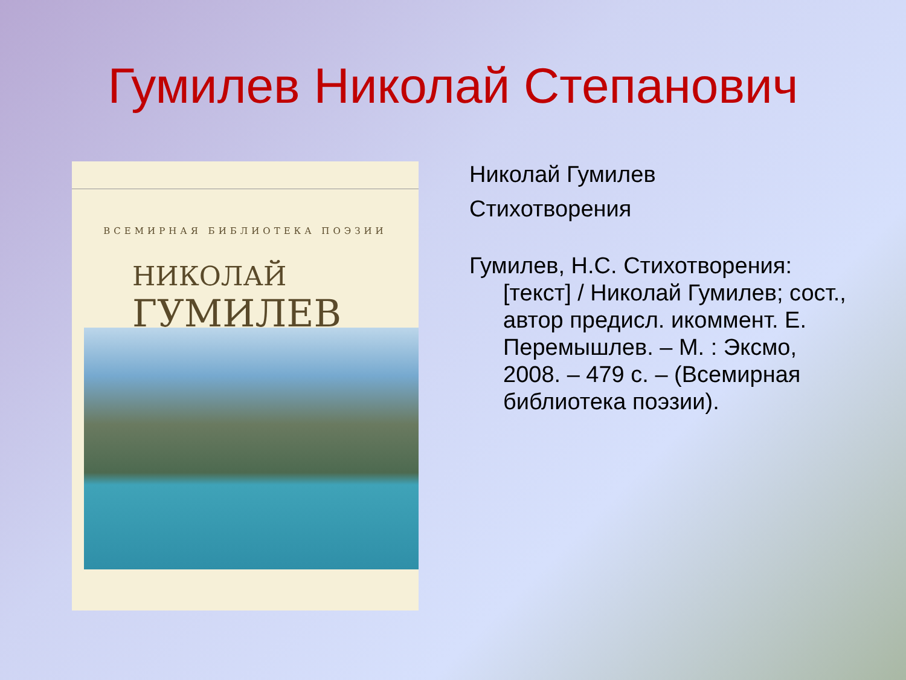Гумилев Николай Степанович
ВСЕМИРНАЯ БИБЛИОТЕКА ПОЭЗИИ
НИКОЛАЙ
ГУМИЛЕВ
Николай Гумилев
Стихотворения
Гумилев, Н.С. Стихотворения: [текст] / Николай Гумилев; сост., автор предисл. икоммент. Е. Перемышлев. – М. : Эксмо, 2008. – 479 с. – (Всемирная библиотека поэзии).